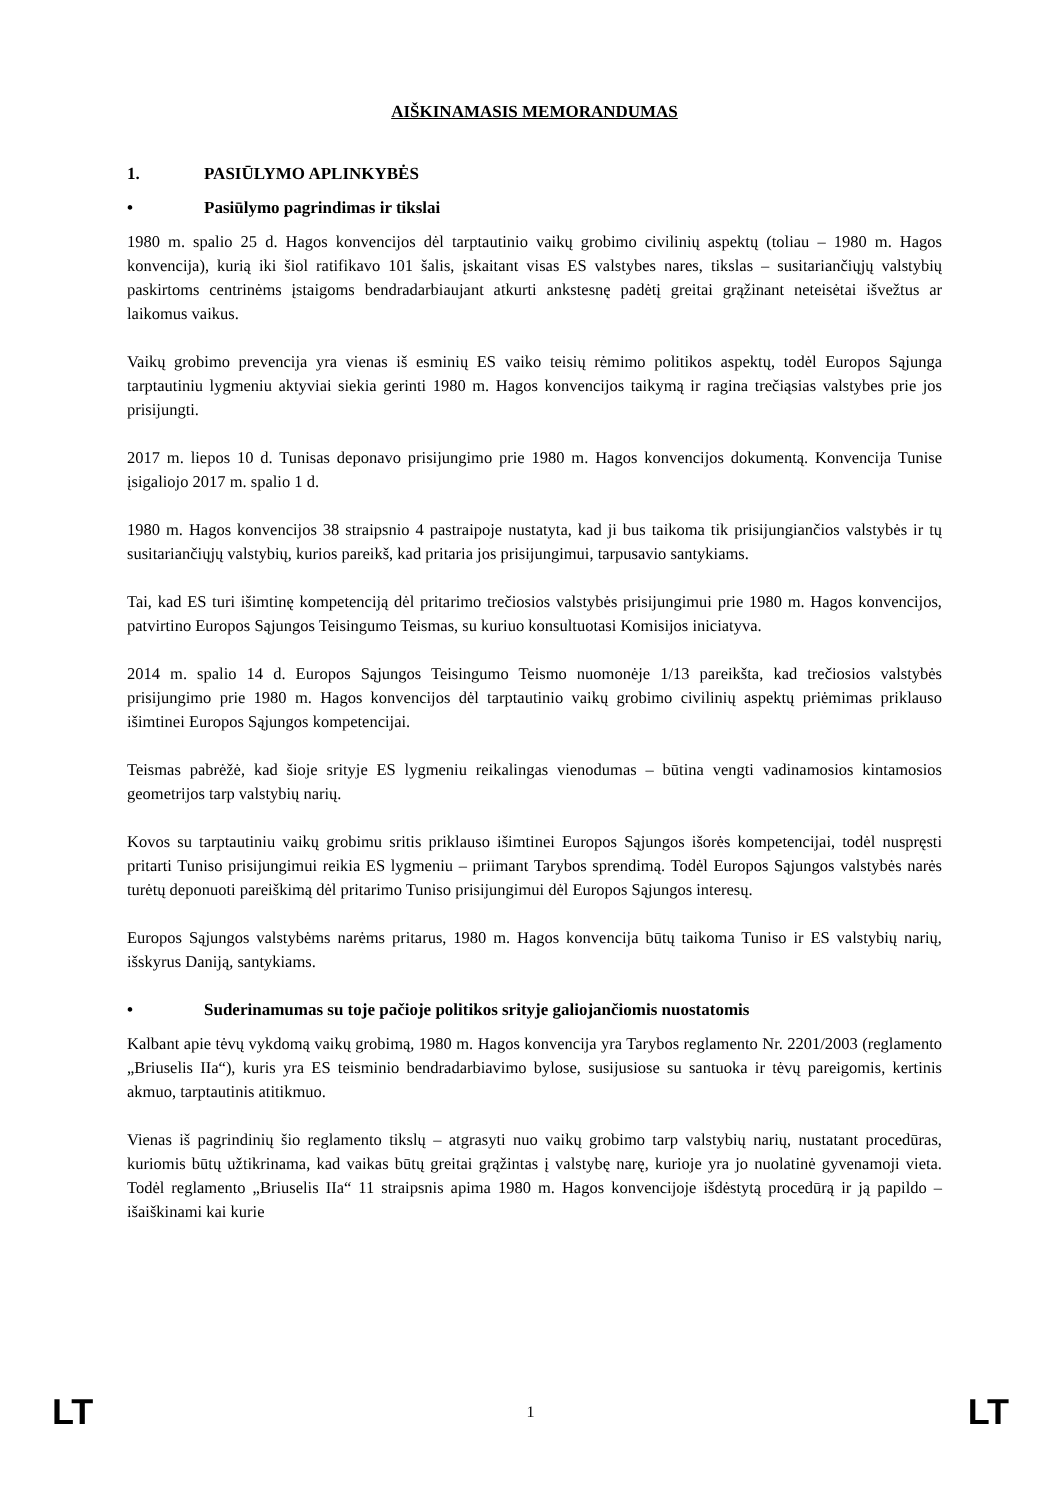AIŠKINAMASIS MEMORANDUMAS
1. PASIŪLYMO APLINKYBĖS
• Pasiūlymo pagrindimas ir tikslai
1980 m. spalio 25 d. Hagos konvencijos dėl tarptautinio vaikų grobimo civilinių aspektų (toliau – 1980 m. Hagos konvencija), kurią iki šiol ratifikavo 101 šalis, įskaitant visas ES valstybes nares, tikslas – susitariančiųjų valstybių paskirtoms centrinėms įstaigoms bendradarbiaujant atkurti ankstesnę padėtį greitai grąžinant neteisėtai išvežtus ar laikomus vaikus.
Vaikų grobimo prevencija yra vienas iš esminių ES vaiko teisių rėmimo politikos aspektų, todėl Europos Sąjunga tarptautiniu lygmeniu aktyviai siekia gerinti 1980 m. Hagos konvencijos taikymą ir ragina trečiąsias valstybes prie jos prisijungti.
2017 m. liepos 10 d. Tunisas deponavo prisijungimo prie 1980 m. Hagos konvencijos dokumentą. Konvencija Tunise įsigaliojo 2017 m. spalio 1 d.
1980 m. Hagos konvencijos 38 straipsnio 4 pastraipoje nustatyta, kad ji bus taikoma tik prisijungiančios valstybės ir tų susitariančiųjų valstybių, kurios pareikš, kad pritaria jos prisijungimui, tarpusavio santykiams.
Tai, kad ES turi išimtinę kompetenciją dėl pritarimo trečiosios valstybės prisijungimui prie 1980 m. Hagos konvencijos, patvirtino Europos Sąjungos Teisingumo Teismas, su kuriuo konsultuotasi Komisijos iniciatyva.
2014 m. spalio 14 d. Europos Sąjungos Teisingumo Teismo nuomonėje 1/13 pareikšta, kad trečiosios valstybės prisijungimo prie 1980 m. Hagos konvencijos dėl tarptautinio vaikų grobimo civilinių aspektų priėmimas priklauso išimtinei Europos Sąjungos kompetencijai.
Teismas pabrėžė, kad šioje srityje ES lygmeniu reikalingas vienodumas – būtina vengti vadinamosios kintamosios geometrijos tarp valstybių narių.
Kovos su tarptautiniu vaikų grobimu sritis priklauso išimtinei Europos Sąjungos išorės kompetencijai, todėl nuspręsti pritarti Tuniso prisijungimui reikia ES lygmeniu – priimant Tarybos sprendimą. Todėl Europos Sąjungos valstybės narės turėtų deponuoti pareiškimą dėl pritarimo Tuniso prisijungimui dėl Europos Sąjungos interesų.
Europos Sąjungos valstybėms narėms pritarus, 1980 m. Hagos konvencija būtų taikoma Tuniso ir ES valstybių narių, išskyrus Daniją, santykiams.
• Suderinamumas su toje pačioje politikos srityje galiojančiomis nuostatomis
Kalbant apie tėvų vykdomą vaikų grobimą, 1980 m. Hagos konvencija yra Tarybos reglamento Nr. 2201/2003 (reglamento „Briuselis IIa“), kuris yra ES teisminio bendradarbiavimo bylose, susijusiose su santuoka ir tėvų pareigomis, kertinis akmuo, tarptautinis atitikmuo.
Vienas iš pagrindinių šio reglamento tikslų – atgrasyti nuo vaikų grobimo tarp valstybių narių, nustatant procedūras, kuriomis būtų užtikrinama, kad vaikas būtų greitai grąžintas į valstybę narę, kurioje yra jo nuolatinė gyvenamoji vieta. Todėl reglamento „Briuselis IIa“ 11 straipsnis apima 1980 m. Hagos konvencijoje išdėstytą procedūrą ir ją papildo – išaiškinami kai kurie
LT 1 LT